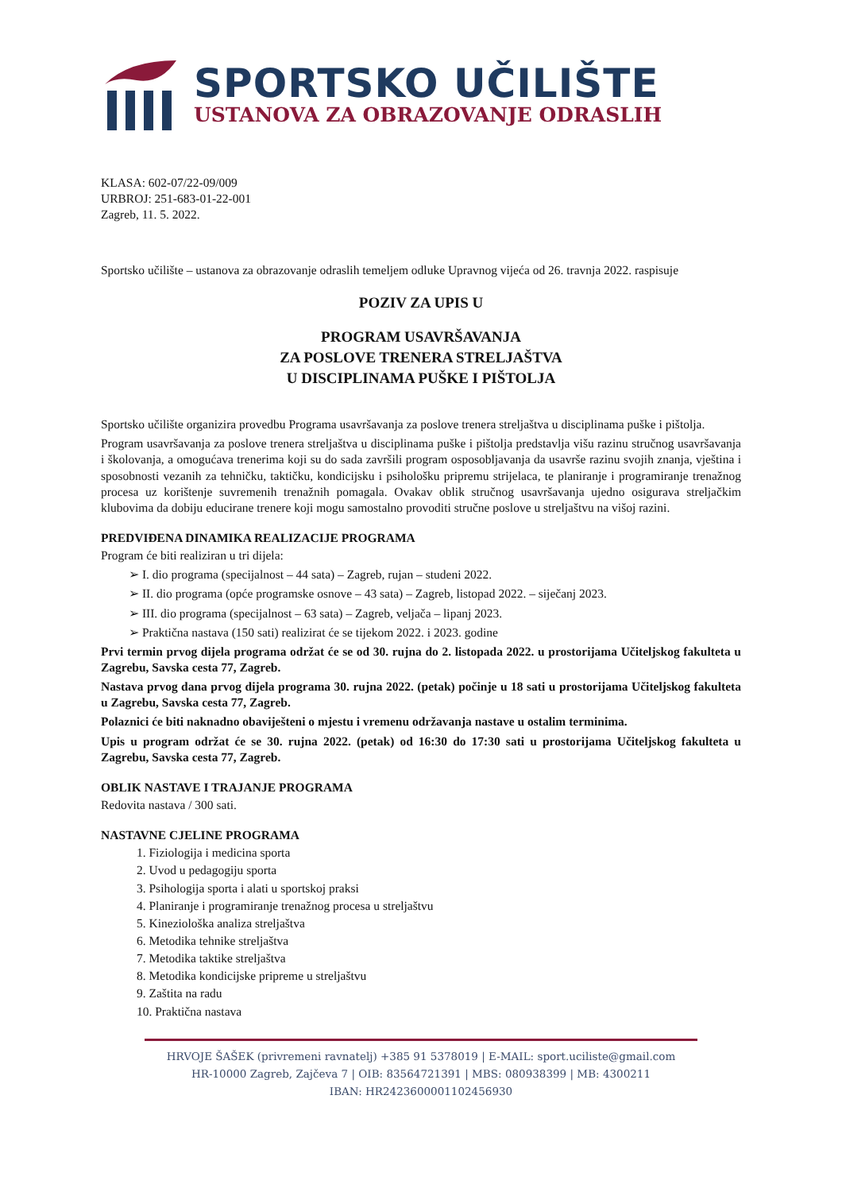SPORTSKO UČILIŠTE
USTANOVA ZA OBRAZOVANJE ODRASLIH
KLASA: 602-07/22-09/009
URBROJ: 251-683-01-22-001
Zagreb, 11. 5. 2022.
Sportsko učilište – ustanova za obrazovanje odraslih temeljem odluke Upravnog vijeća od 26. travnja 2022. raspisuje
POZIV ZA UPIS U
PROGRAM USAVRŠAVANJA
ZA POSLOVE TRENERA STRELJAŠTVA
U DISCIPLINAMA PUŠKE I PIŠTOLJA
Sportsko učilište organizira provedbu Programa usavršavanja za poslove trenera streljaštva u disciplinama puške i pištolja.
Program usavršavanja za poslove trenera streljaštva u disciplinama puške i pištolja predstavlja višu razinu stručnog usavršavanja i školovanja, a omogućava trenerima koji su do sada završili program osposobljavanja da usavrše razinu svojih znanja, vještina i sposobnosti vezanih za tehničku, taktičku, kondicijsku i psihološku pripremu strijelaca, te planiranje i programiranje trenažnog procesa uz korištenje suvremenih trenažnih pomagala. Ovakav oblik stručnog usavršavanja ujedno osigurava streljačkim klubovima da dobiju educirane trenere koji mogu samostalno provoditi stručne poslove u streljaštvu na višoj razini.
PREDVIĐENA DINAMIKA REALIZACIJE PROGRAMA
Program će biti realiziran u tri dijela:
➢ I. dio programa (specijalnost – 44 sata) – Zagreb, rujan – studeni 2022.
➢ II. dio programa (opće programske osnove – 43 sata) – Zagreb, listopad 2022. – siječanj 2023.
➢ III. dio programa (specijalnost – 63 sata) – Zagreb, veljača – lipanj 2023.
➢ Praktična nastava (150 sati) realizirat će se tijekom 2022. i 2023. godine
Prvi termin prvog dijela programa održat će se od 30. rujna do 2. listopada 2022. u prostorijama Učiteljskog fakulteta u Zagrebu, Savska cesta 77, Zagreb.
Nastava prvog dana prvog dijela programa 30. rujna 2022. (petak) počinje u 18 sati u prostorijama Učiteljskog fakulteta u Zagrebu, Savska cesta 77, Zagreb.
Polaznici će biti naknadno obaviješteni o mjestu i vremenu održavanja nastave u ostalim terminima.
Upis u program održat će se 30. rujna 2022. (petak) od 16:30 do 17:30 sati u prostorijama Učiteljskog fakulteta u Zagrebu, Savska cesta 77, Zagreb.
OBLIK NASTAVE I TRAJANJE PROGRAMA
Redovita nastava / 300 sati.
NASTAVNE CJELINE PROGRAMA
1. Fiziologija i medicina sporta
2. Uvod u pedagogiju sporta
3. Psihologija sporta i alati u sportskoj praksi
4. Planiranje i programiranje trenažnog procesa u streljaštvu
5. Kineziološka analiza streljaštva
6. Metodika tehnike streljaštva
7. Metodika taktike streljaštva
8. Metodika kondicijske pripreme u streljaštvu
9. Zaštita na radu
10. Praktična nastava
HRVOJE ŠAŠEK (privremeni ravnatelj) +385 91 5378019 | E-MAIL: sport.uciliste@gmail.com
HR-10000 Zagreb, Zajčeva 7 | OIB: 83564721391 | MBS: 080938399 | MB: 4300211
IBAN: HR2423600001102456930